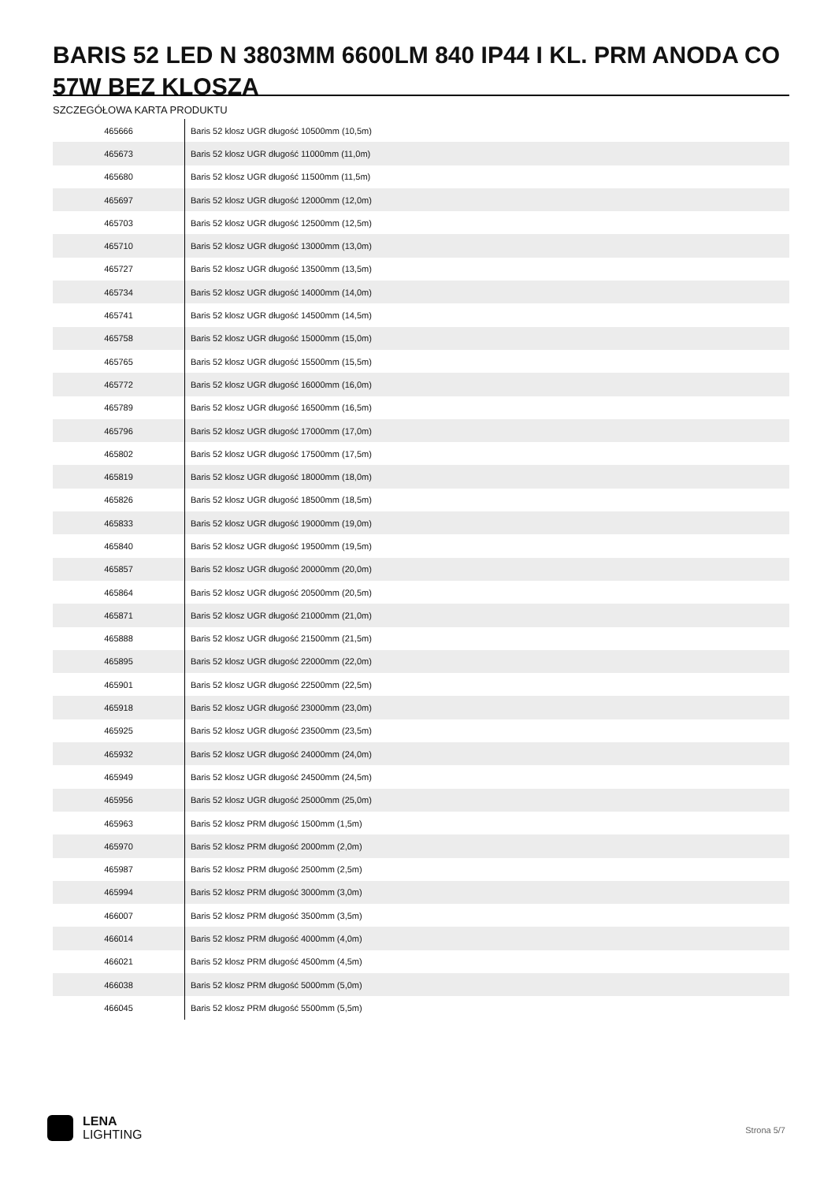BARIS 52 LED N 3803MM 6600LM 840 IP44 I KL. PRM ANODA CO 57W BEZ KLOSZA
SZCZEGÓŁOWA KARTA PRODUKTU
| 465666 | Baris 52 klosz UGR długość 10500mm (10,5m) |
| 465673 | Baris 52 klosz UGR długość 11000mm (11,0m) |
| 465680 | Baris 52 klosz UGR długość 11500mm (11,5m) |
| 465697 | Baris 52 klosz UGR długość 12000mm (12,0m) |
| 465703 | Baris 52 klosz UGR długość 12500mm (12,5m) |
| 465710 | Baris 52 klosz UGR długość 13000mm (13,0m) |
| 465727 | Baris 52 klosz UGR długość 13500mm (13,5m) |
| 465734 | Baris 52 klosz UGR długość 14000mm (14,0m) |
| 465741 | Baris 52 klosz UGR długość 14500mm (14,5m) |
| 465758 | Baris 52 klosz UGR długość 15000mm (15,0m) |
| 465765 | Baris 52 klosz UGR długość 15500mm (15,5m) |
| 465772 | Baris 52 klosz UGR długość 16000mm (16,0m) |
| 465789 | Baris 52 klosz UGR długość 16500mm (16,5m) |
| 465796 | Baris 52 klosz UGR długość 17000mm (17,0m) |
| 465802 | Baris 52 klosz UGR długość 17500mm (17,5m) |
| 465819 | Baris 52 klosz UGR długość 18000mm (18,0m) |
| 465826 | Baris 52 klosz UGR długość 18500mm (18,5m) |
| 465833 | Baris 52 klosz UGR długość 19000mm (19,0m) |
| 465840 | Baris 52 klosz UGR długość 19500mm (19,5m) |
| 465857 | Baris 52 klosz UGR długość 20000mm (20,0m) |
| 465864 | Baris 52 klosz UGR długość 20500mm (20,5m) |
| 465871 | Baris 52 klosz UGR długość 21000mm (21,0m) |
| 465888 | Baris 52 klosz UGR długość 21500mm (21,5m) |
| 465895 | Baris 52 klosz UGR długość 22000mm (22,0m) |
| 465901 | Baris 52 klosz UGR długość 22500mm (22,5m) |
| 465918 | Baris 52 klosz UGR długość 23000mm (23,0m) |
| 465925 | Baris 52 klosz UGR długość 23500mm (23,5m) |
| 465932 | Baris 52 klosz UGR długość 24000mm (24,0m) |
| 465949 | Baris 52 klosz UGR długość 24500mm (24,5m) |
| 465956 | Baris 52 klosz UGR długość 25000mm (25,0m) |
| 465963 | Baris 52 klosz PRM długość 1500mm (1,5m) |
| 465970 | Baris 52 klosz PRM długość 2000mm (2,0m) |
| 465987 | Baris 52 klosz PRM długość 2500mm (2,5m) |
| 465994 | Baris 52 klosz PRM długość 3000mm (3,0m) |
| 466007 | Baris 52 klosz PRM długość 3500mm (3,5m) |
| 466014 | Baris 52 klosz PRM długość 4000mm (4,0m) |
| 466021 | Baris 52 klosz PRM długość 4500mm (4,5m) |
| 466038 | Baris 52 klosz PRM długość 5000mm (5,0m) |
| 466045 | Baris 52 klosz PRM długość 5500mm (5,5m) |
LENA
LIGHTING
Strona 5/7